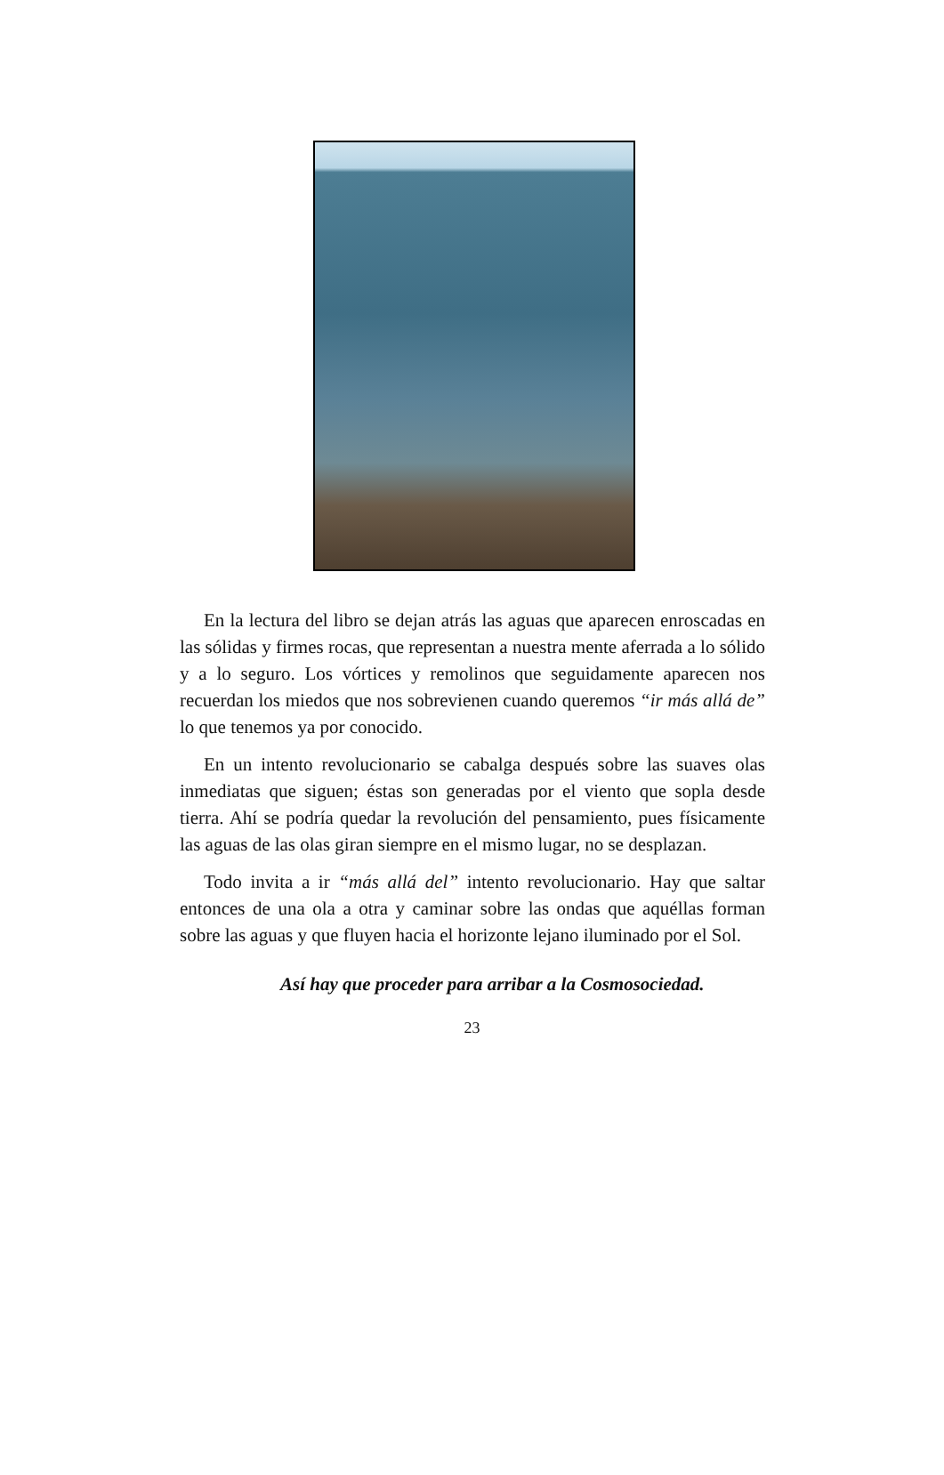En la lectura del libro se dejan atrás las aguas que aparecen enroscadas en las sólidas y firmes rocas, que representan a nuestra mente aferrada a lo sólido y a lo seguro. Los vórtices y remolinos que seguidamente aparecen nos recuerdan los miedos que nos sobrevienen cuando queremos “ir más allá de” lo que tenemos ya por conocido.
En un intento revolucionario se cabalga después sobre las suaves olas inmediatas que siguen; éstas son generadas por el viento que sopla desde tierra. Ahí se podría quedar la revolución del pensamiento, pues físicamente las aguas de las olas giran siempre en el mismo lugar, no se desplazan.
Todo invita a ir “más allá del” intento revolucionario. Hay que saltar entonces de una ola a otra y caminar sobre las ondas que aquéllas forman sobre las aguas y que fluyen hacia el horizonte lejano iluminado por el Sol.
Así hay que proceder para arribar a la Cosmosociedad.
23